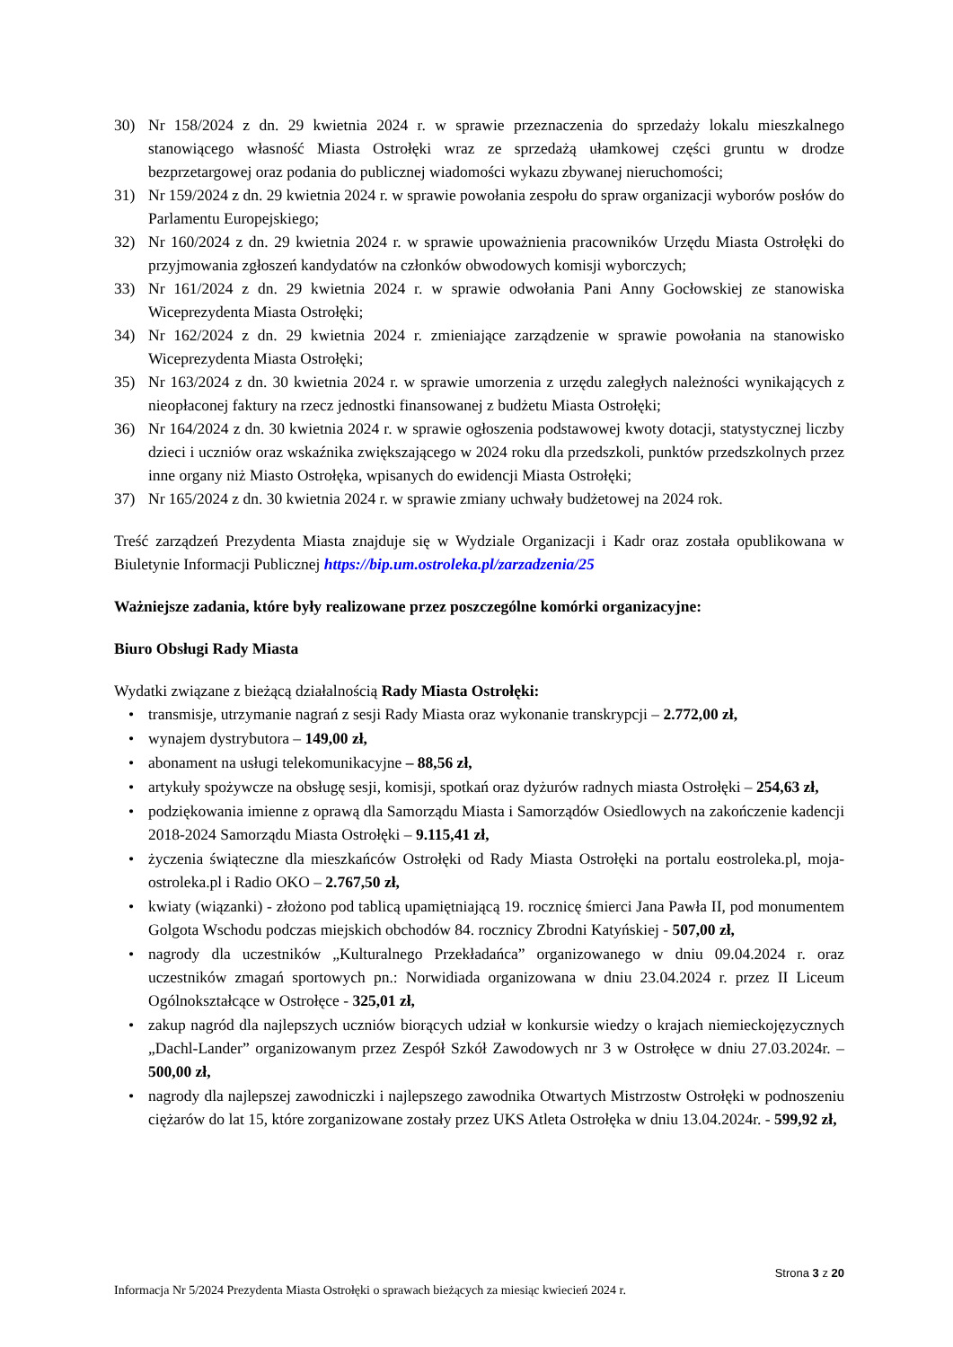30) Nr 158/2024 z dn. 29 kwietnia 2024 r. w sprawie przeznaczenia do sprzedaży lokalu mieszkalnego stanowiącego własność Miasta Ostrołęki wraz ze sprzedażą ułamkowej części gruntu w drodze bezprzetargowej oraz podania do publicznej wiadomości wykazu zbywanej nieruchomości;
31) Nr 159/2024 z dn. 29 kwietnia 2024 r. w sprawie powołania zespołu do spraw organizacji wyborów posłów do Parlamentu Europejskiego;
32) Nr 160/2024 z dn. 29 kwietnia 2024 r. w sprawie upoważnienia pracowników Urzędu Miasta Ostrołęki do przyjmowania zgłoszeń kandydatów na członków obwodowych komisji wyborczych;
33) Nr 161/2024 z dn. 29 kwietnia 2024 r. w sprawie odwołania Pani Anny Gocłowskiej ze stanowiska Wiceprezydenta Miasta Ostrołęki;
34) Nr 162/2024 z dn. 29 kwietnia 2024 r. zmieniające zarządzenie w sprawie powołania na stanowisko Wiceprezydenta Miasta Ostrołęki;
35) Nr 163/2024 z dn. 30 kwietnia 2024 r. w sprawie umorzenia z urzędu zaległych należności wynikających z nieopłaconej faktury na rzecz jednostki finansowanej z budżetu Miasta Ostrołęki;
36) Nr 164/2024 z dn. 30 kwietnia 2024 r. w sprawie ogłoszenia podstawowej kwoty dotacji, statystycznej liczby dzieci i uczniów oraz wskaźnika zwiększającego w 2024 roku dla przedszkoli, punktów przedszkolnych przez inne organy niż Miasto Ostrołęka, wpisanych do ewidencji Miasta Ostrołęki;
37) Nr 165/2024 z dn. 30 kwietnia 2024 r. w sprawie zmiany uchwały budżetowej na 2024 rok.
Treść zarządzeń Prezydenta Miasta znajduje się w Wydziale Organizacji i Kadr oraz została opublikowana w Biuletynie Informacji Publicznej https://bip.um.ostroleka.pl/zarzadzenia/25
Ważniejsze zadania, które były realizowane przez poszczególne komórki organizacyjne:
Biuro Obsługi Rady Miasta
Wydatki związane z bieżącą działalnością Rady Miasta Ostrołęki:
• transmisje, utrzymanie nagrań z sesji Rady Miasta oraz wykonanie transkrypcji – 2.772,00 zł,
• wynajem dystrybutora – 149,00 zł,
• abonament na usługi telekomunikacyjne – 88,56 zł,
• artykuły spożywcze na obsługę sesji, komisji, spotkań oraz dyżurów radnych miasta Ostrołęki – 254,63 zł,
• podziękowania imienne z oprawą dla Samorządu Miasta i Samorządów Osiedlowych na zakończenie kadencji 2018-2024 Samorządu Miasta Ostrołęki – 9.115,41 zł,
• życzenia świąteczne dla mieszkańców Ostrołęki od Rady Miasta Ostrołęki na portalu eostroleka.pl, moja-ostroleka.pl i Radio OKO – 2.767,50 zł,
• kwiaty (wiązanki) - złożono pod tablicą upamiętniającą 19. rocznicę śmierci Jana Pawła II, pod monumentem Golgota Wschodu podczas miejskich obchodów 84. rocznicy Zbrodni Katyńskiej - 507,00 zł,
• nagrody dla uczestników „Kulturalnego Przekładańca” organizowanego w dniu 09.04.2024 r. oraz uczestników zmagań sportowych pn.: Norwidiada organizowana w dniu 23.04.2024 r. przez II Liceum Ogólnokształcące w Ostrołęce - 325,01 zł,
• zakup nagród dla najlepszych uczniów biorących udział w konkursie wiedzy o krajach niemieckojęzycznych „Dachl-Lander” organizowanym przez Zespół Szkół Zawodowych nr 3 w Ostrołęce w dniu 27.03.2024r. – 500,00 zł,
• nagrody dla najlepszej zawodniczki i najlepszego zawodnika Otwartych Mistrzostw Ostrołęki w podnoszeniu ciężarów do lat 15, które zorganizowane zostały przez UKS Atleta Ostrołęka w dniu 13.04.2024r. - 599,92 zł,
Strona 3 z 20
Informacja Nr 5/2024 Prezydenta Miasta Ostrołęki o sprawach bieżących za miesiąc kwiecień 2024 r.